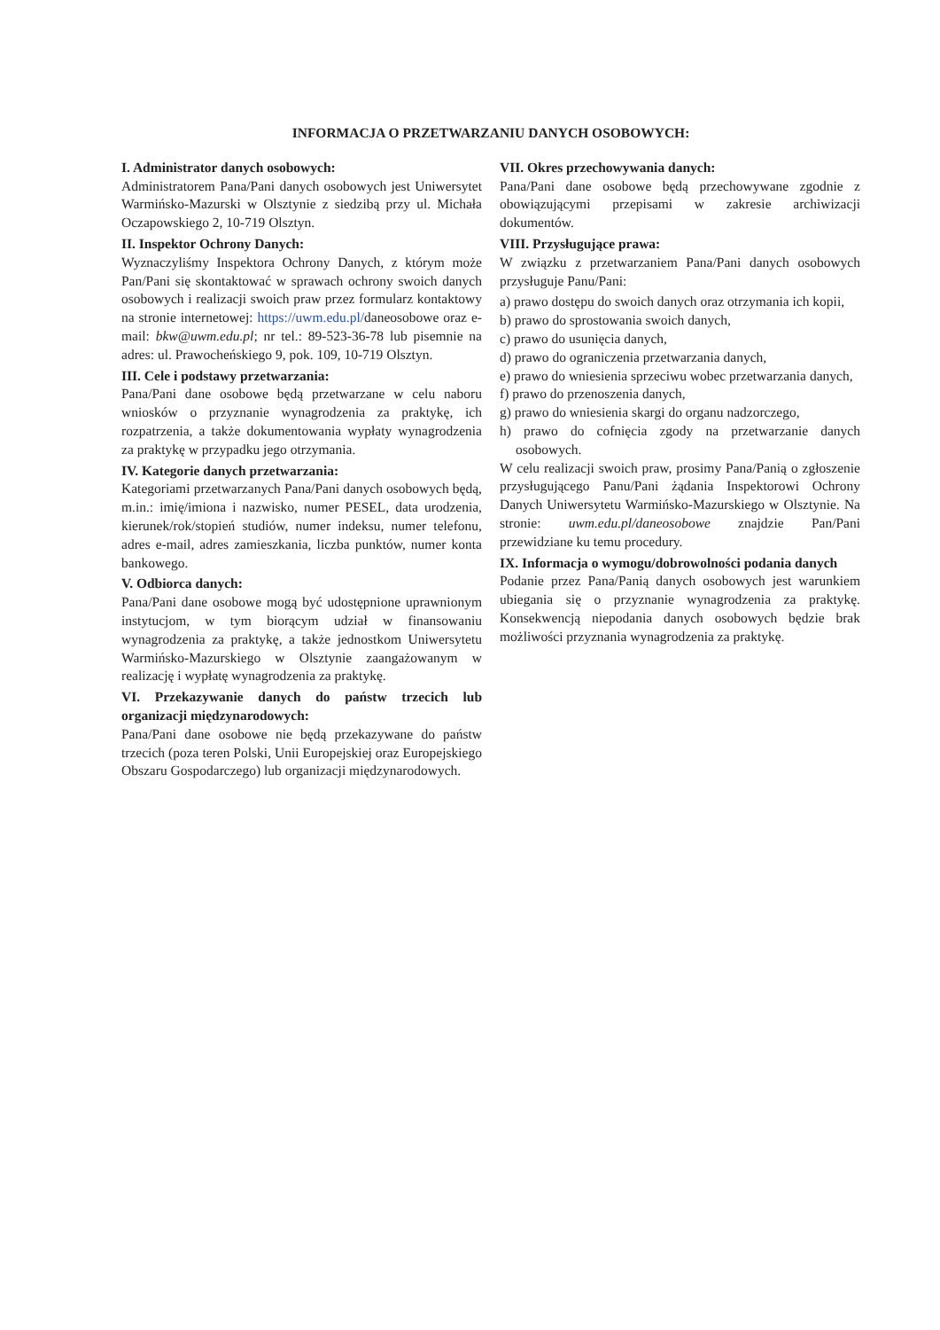INFORMACJA O PRZETWARZANIU DANYCH OSOBOWYCH:
I. Administrator danych osobowych:
Administratorem Pana/Pani danych osobowych jest Uniwersytet Warmińsko-Mazurski w Olsztynie z siedzibą przy ul. Michała Oczapowskiego 2, 10-719 Olsztyn.
II. Inspektor Ochrony Danych:
Wyznaczyliśmy Inspektora Ochrony Danych, z którym może Pan/Pani się skontaktować w sprawach ochrony swoich danych osobowych i realizacji swoich praw przez formularz kontaktowy na stronie internetowej: https://uwm.edu.pl/daneosobowe oraz e-mail: bkw@uwm.edu.pl; nr tel.: 89-523-36-78 lub pisemnie na adres: ul. Prawocheńskiego 9, pok. 109, 10-719 Olsztyn.
III. Cele i podstawy przetwarzania:
Pana/Pani dane osobowe będą przetwarzane w celu naboru wniosków o przyznanie wynagrodzenia za praktykę, ich rozpatrzenia, a także dokumentowania wypłaty wynagrodzenia za praktykę w przypadku jego otrzymania.
IV. Kategorie danych przetwarzania:
Kategoriami przetwarzanych Pana/Pani danych osobowych będą, m.in.: imię/imiona i nazwisko, numer PESEL, data urodzenia, kierunek/rok/stopień studiów, numer indeksu, numer telefonu, adres e-mail, adres zamieszkania, liczba punktów, numer konta bankowego.
V. Odbiorca danych:
Pana/Pani dane osobowe mogą być udostępnione uprawnionym instytucjom, w tym biorącym udział w finansowaniu wynagrodzenia za praktykę, a także jednostkom Uniwersytetu Warmińsko-Mazurskiego w Olsztynie zaangażowanym w realizację i wypłatę wynagrodzenia za praktykę.
VI. Przekazywanie danych do państw trzecich lub organizacji międzynarodowych:
Pana/Pani dane osobowe nie będą przekazywane do państw trzecich (poza teren Polski, Unii Europejskiej oraz Europejskiego Obszaru Gospodarczego) lub organizacji międzynarodowych.
VII. Okres przechowywania danych:
Pana/Pani dane osobowe będą przechowywane zgodnie z obowiązującymi przepisami w zakresie archiwizacji dokumentów.
VIII. Przysługujące prawa:
W związku z przetwarzaniem Pana/Pani danych osobowych przysługuje Panu/Pani:
a) prawo dostępu do swoich danych oraz otrzymania ich kopii,
b) prawo do sprostowania swoich danych,
c) prawo do usunięcia danych,
d) prawo do ograniczenia przetwarzania danych,
e) prawo do wniesienia sprzeciwu wobec przetwarzania danych,
f) prawo do przenoszenia danych,
g) prawo do wniesienia skargi do organu nadzorczego,
h) prawo do cofnięcia zgody na przetwarzanie danych osobowych.
W celu realizacji swoich praw, prosimy Pana/Panią o zgłoszenie przysługującego Panu/Pani żądania Inspektorowi Ochrony Danych Uniwersytetu Warmińsko-Mazurskiego w Olsztynie. Na stronie: uwm.edu.pl/daneosobowe znajdzie Pan/Pani przewidziane ku temu procedury.
IX. Informacja o wymogu/dobrowolności podania danych
Podanie przez Pana/Panią danych osobowych jest warunkiem ubiegania się o przyznanie wynagrodzenia za praktykę. Konsekwencją niepodania danych osobowych będzie brak możliwości przyznania wynagrodzenia za praktykę.